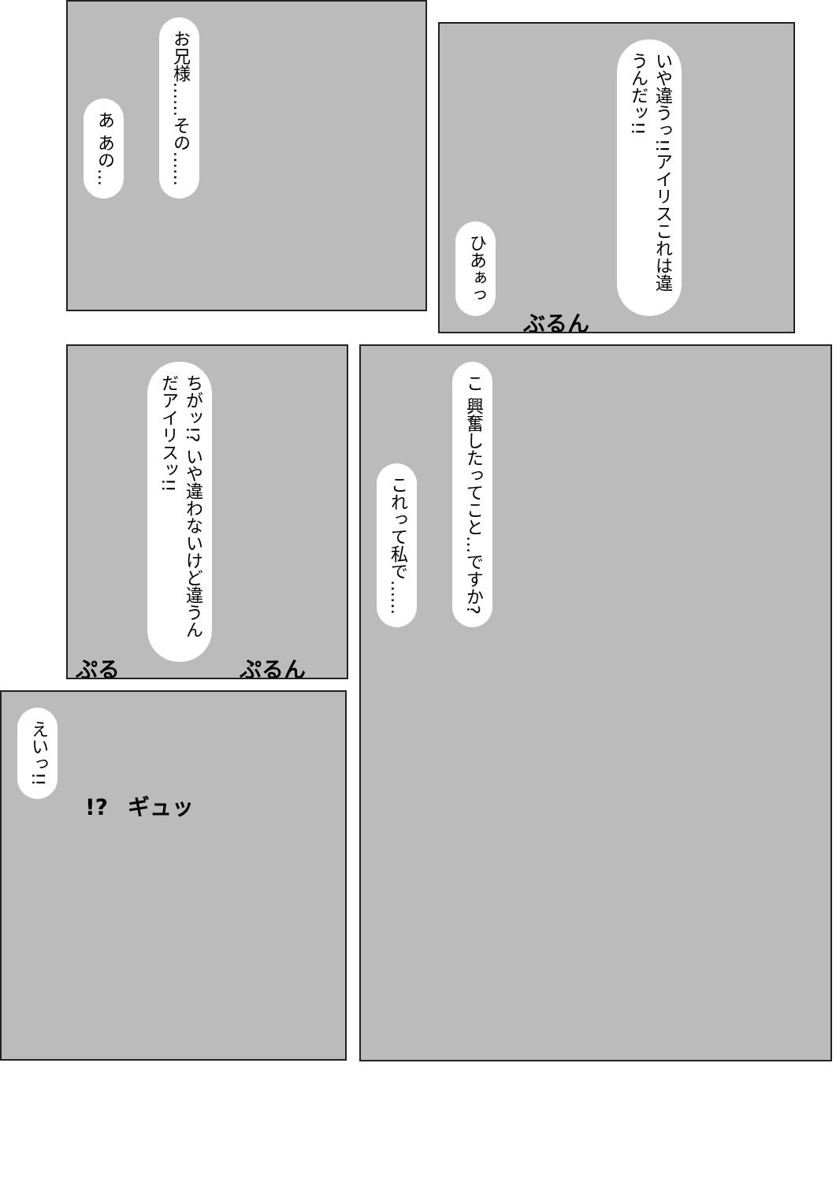あ あの… お兄様……その……
ひあぁっ ぶるん いや違うっ!!アイリスこれは違うんだッ!!
ぷる ちがッ!? いや違わないけど違うんだアイリスッ!! ぷるん
えいっ!! !? ギュッ
これって私で…… こ 興奮したってこと…ですか?